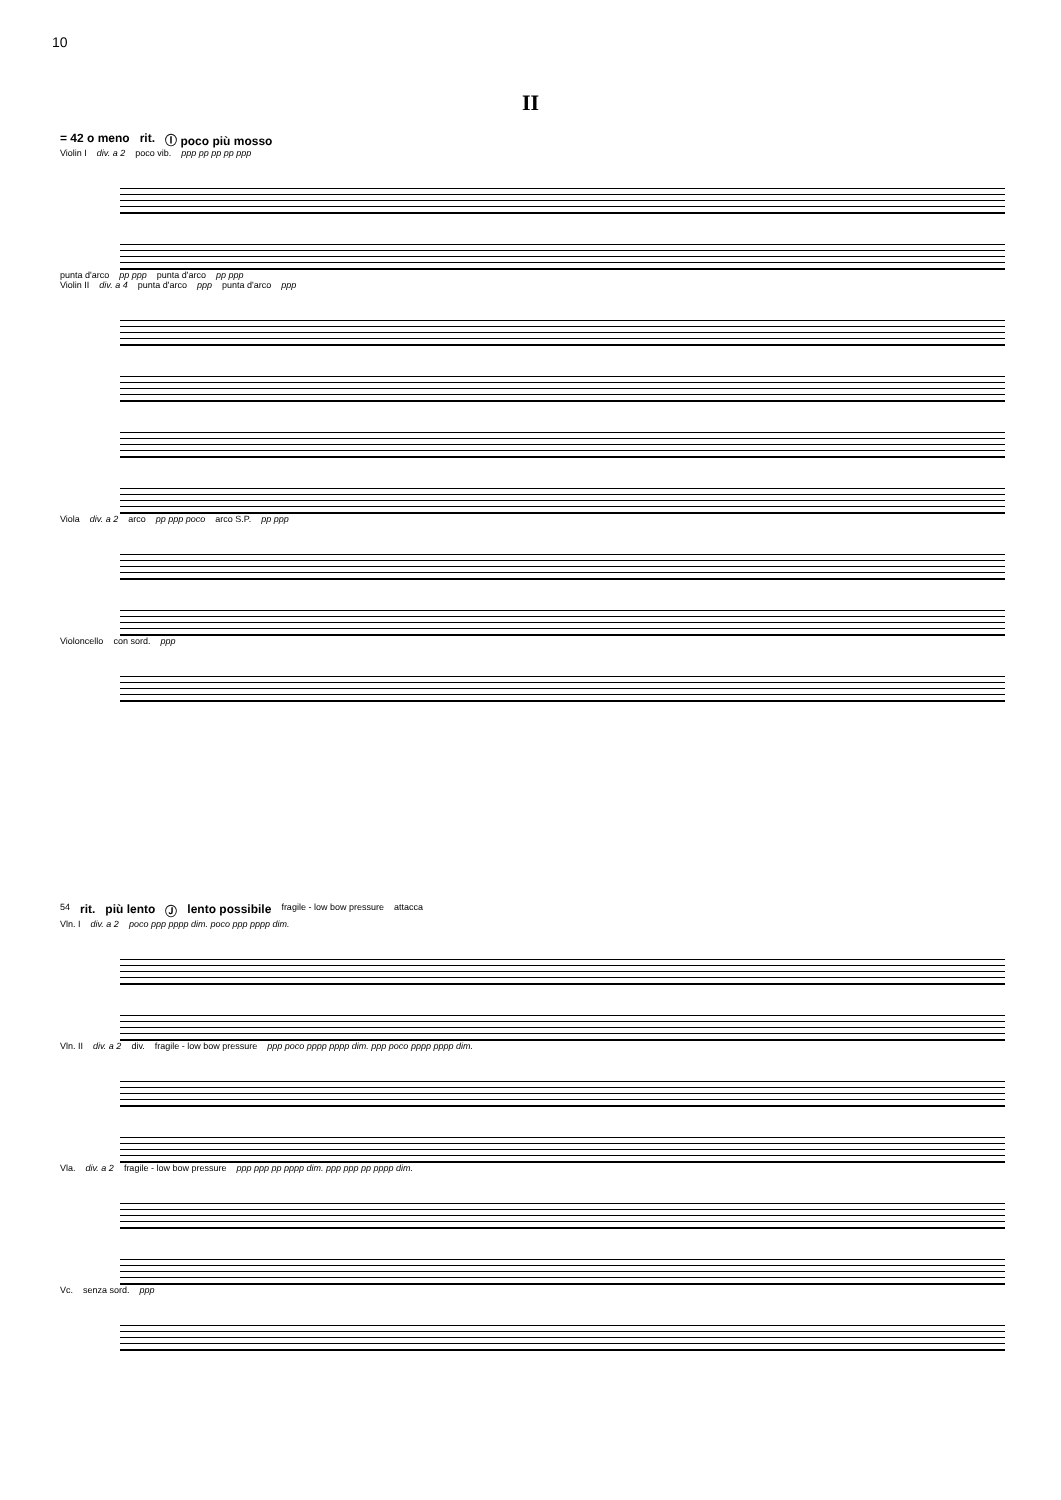10
II
= 42 o meno rit. Ⓘ poco più mosso
Violin I div. a 2 poco vib. ppp pp pp pp ppp
punta d'arco pp ppp punta d'arco pp ppp
Violin II div. a 4 punta d'arco ppp punta d'arco ppp
Viola div. a 2 arco pp ppp poco arco S.P. pp ppp
Violoncello con sord. ppp
54 rit. più lento Ⓙ lento possibile fragile - low bow pressure attacca
Vln. I div. a 2 poco ppp pppp dim. poco ppp pppp dim.
Vln. II div. a 2 div. fragile - low bow pressure ppp poco pppp pppp dim. ppp poco pppp pppp dim.
Vla. div. a 2 fragile - low bow pressure ppp ppp pp pppp dim. ppp ppp pp pppp dim.
Vc. senza sord. ppp